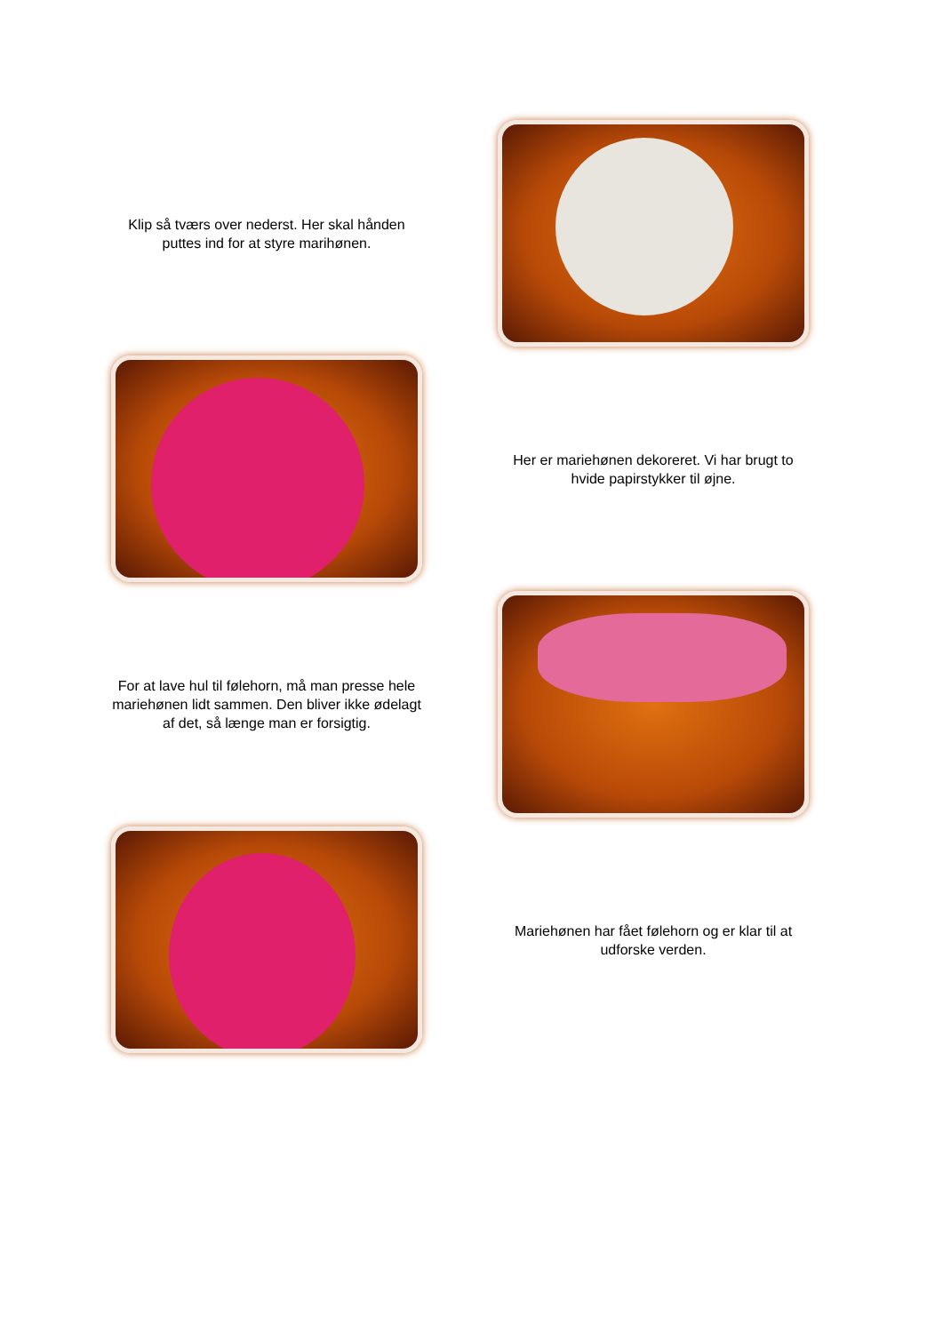Klip så tværs over nederst. Her skal hånden puttes ind for at styre marihønen.
Her er mariehønen dekoreret. Vi har brugt to hvide papirstykker til øjne.
For at lave hul til følehorn, må man presse hele mariehønen lidt sammen. Den bliver ikke ødelagt af det, så længe man er forsigtig.
Mariehønen har fået følehorn og er klar til at udforske verden.